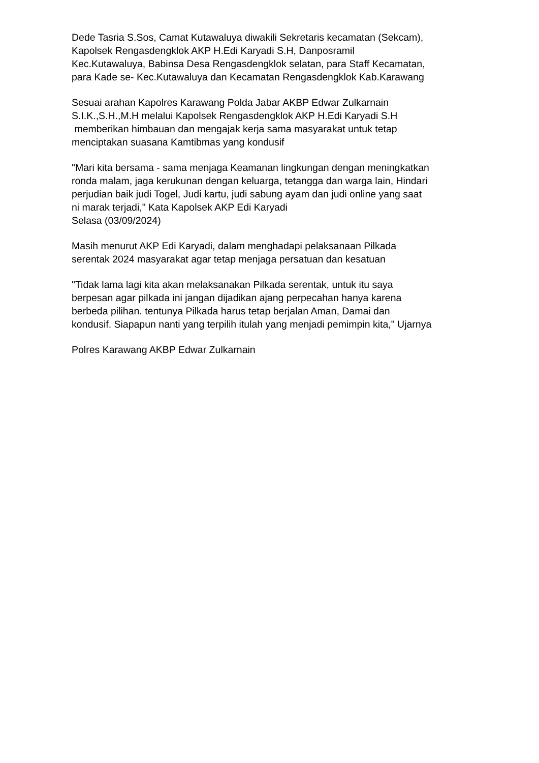Dede Tasria S.Sos, Camat Kutawaluya diwakili Sekretaris kecamatan (Sekcam),
Kapolsek Rengasdengklok AKP H.Edi Karyadi S.H, Danposramil
Kec.Kutawaluya, Babinsa Desa Rengasdengklok selatan, para Staff Kecamatan,
para Kade se- Kec.Kutawaluya dan Kecamatan Rengasdengklok Kab.Karawang
Sesuai arahan Kapolres Karawang Polda Jabar AKBP Edwar Zulkarnain
S.I.K.,S.H.,M.H melalui Kapolsek Rengasdengklok AKP H.Edi Karyadi S.H
memberikan himbauan dan mengajak kerja sama masyarakat untuk tetap
menciptakan suasana Kamtibmas yang kondusif
"Mari kita bersama - sama menjaga Keamanan lingkungan dengan meningkatkan
ronda malam, jaga kerukunan dengan keluarga, tetangga dan warga lain, Hindari
perjudian baik judi Togel, Judi kartu, judi sabung ayam dan judi online yang saat
ni marak terjadi," Kata Kapolsek AKP Edi Karyadi
Selasa (03/09/2024)
Masih menurut AKP Edi Karyadi, dalam menghadapi pelaksanaan Pilkada
serentak 2024 masyarakat agar tetap menjaga persatuan dan kesatuan
"Tidak lama lagi kita akan melaksanakan Pilkada serentak, untuk itu saya
berpesan agar pilkada ini jangan dijadikan ajang perpecahan hanya karena
berbeda pilihan. tentunya Pilkada harus tetap berjalan Aman, Damai dan
kondusif. Siapapun nanti yang terpilih itulah yang menjadi pemimpin kita," Ujarnya
Polres Karawang AKBP Edwar Zulkarnain